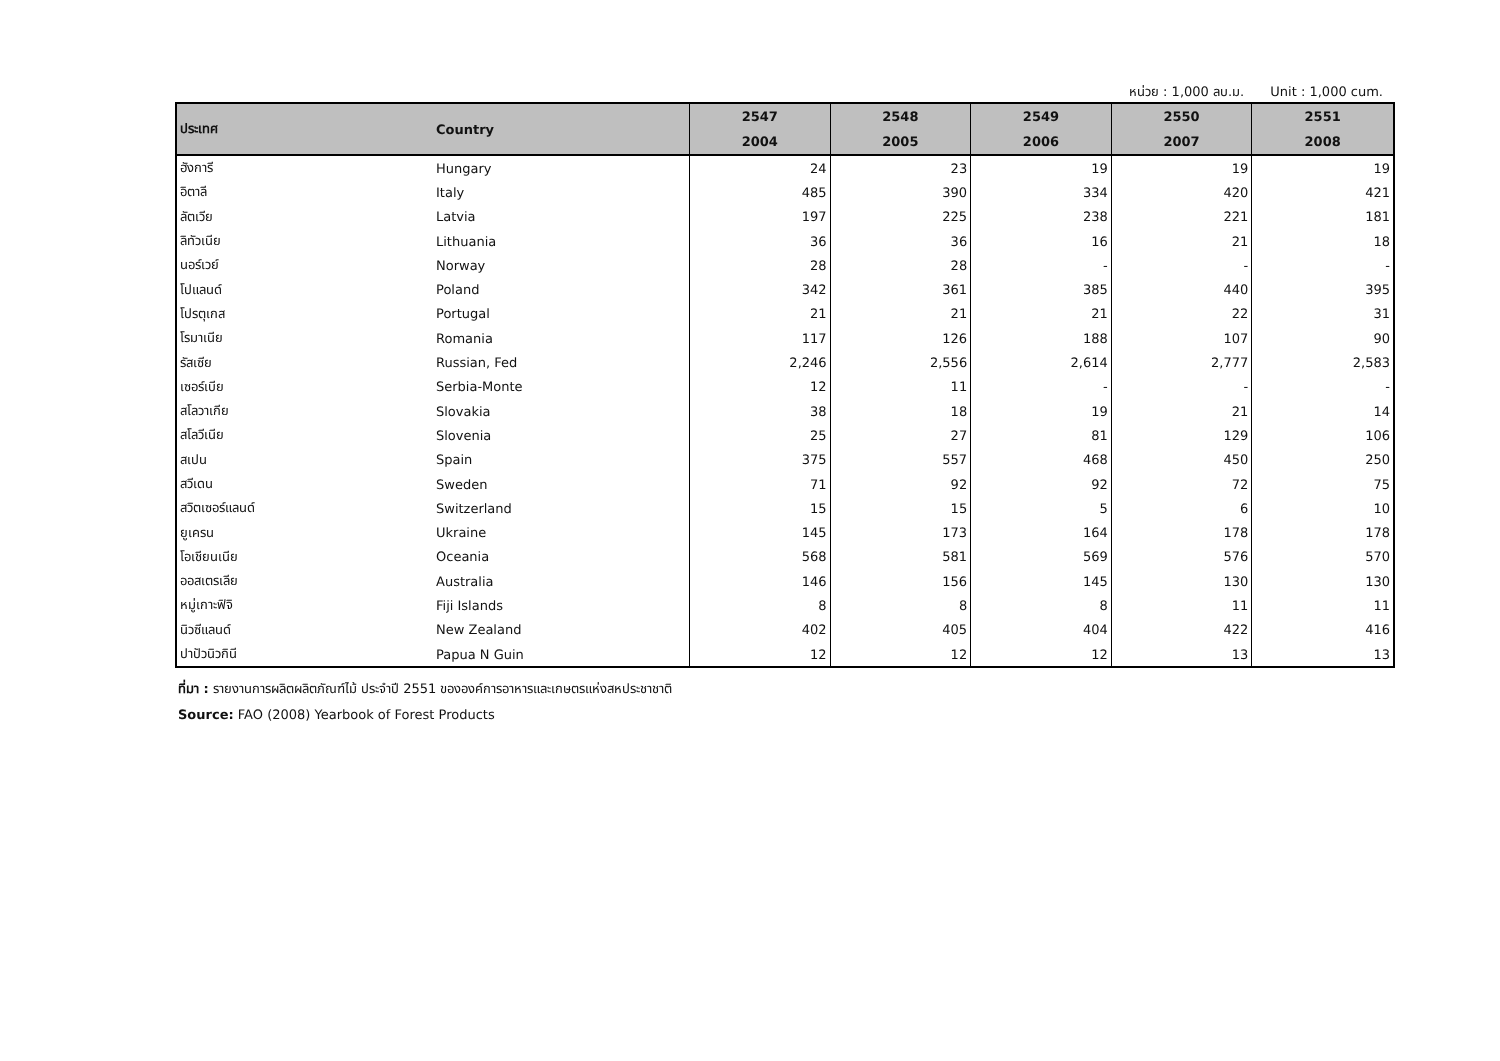หน่วย : 1,000 ลบ.ม. Unit : 1,000 cum.
| ประเทศ | Country | 2547 | 2548 | 2549 | 2550 | 2551 |
| --- | --- | --- | --- | --- | --- | --- |
| | | 2004 | 2005 | 2006 | 2007 | 2008 |
| ฮังการี | Hungary | 24 | 23 | 19 | 19 | 19 |
| อิตาลี | Italy | 485 | 390 | 334 | 420 | 421 |
| ลัตเวีย | Latvia | 197 | 225 | 238 | 221 | 181 |
| ลิทัวเนีย | Lithuania | 36 | 36 | 16 | 21 | 18 |
| นอร์เวย์ | Norway | 28 | 28 | - | - | - |
| โปแลนด์ | Poland | 342 | 361 | 385 | 440 | 395 |
| โปรตุเกส | Portugal | 21 | 21 | 21 | 22 | 31 |
| โรมาเนีย | Romania | 117 | 126 | 188 | 107 | 90 |
| รัสเซีย | Russian, Fed | 2,246 | 2,556 | 2,614 | 2,777 | 2,583 |
| เซอร์เบีย | Serbia-Monte | 12 | 11 | - | - | - |
| สโลวาเกีย | Slovakia | 38 | 18 | 19 | 21 | 14 |
| สโลวีเนีย | Slovenia | 25 | 27 | 81 | 129 | 106 |
| สเปน | Spain | 375 | 557 | 468 | 450 | 250 |
| สวีเดน | Sweden | 71 | 92 | 92 | 72 | 75 |
| สวิตเซอร์แลนด์ | Switzerland | 15 | 15 | 5 | 6 | 10 |
| ยูเครน | Ukraine | 145 | 173 | 164 | 178 | 178 |
| โอเชียนเนีย | Oceania | 568 | 581 | 569 | 576 | 570 |
| ออสเตรเลีย | Australia | 146 | 156 | 145 | 130 | 130 |
| หมู่เกาะฟิจิ | Fiji Islands | 8 | 8 | 8 | 11 | 11 |
| นิวซีแลนด์ | New Zealand | 402 | 405 | 404 | 422 | 416 |
| ปาปัวนิวกินี | Papua N Guin | 12 | 12 | 12 | 13 | 13 |
ที่มา : รายงานการผลิตผลิตภัณฑ์ไม้ ประจำปี 2551 ขององค์การอาหารและเกษตรแห่งสหประชาชาติ
Source: FAO (2008) Yearbook of Forest Products